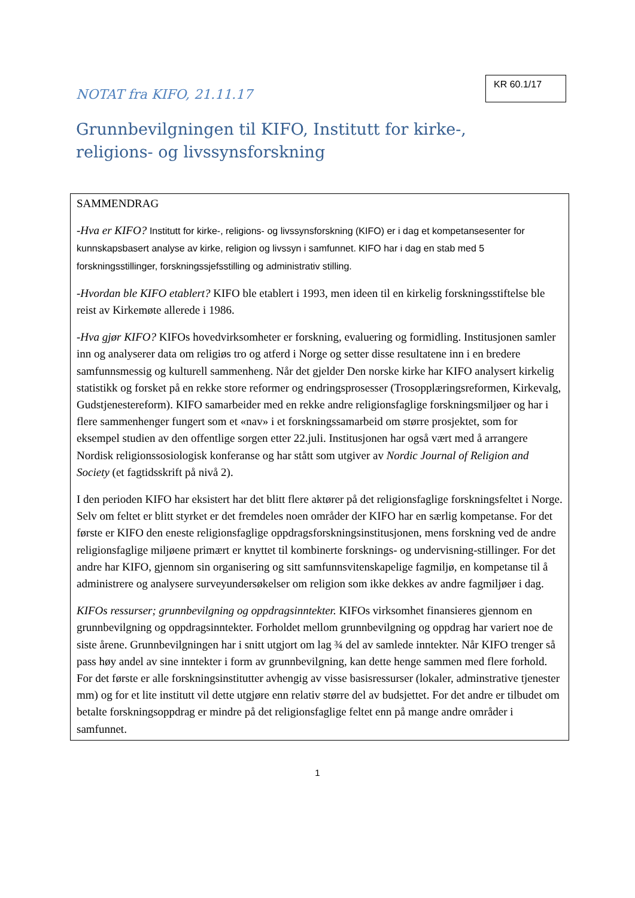NOTAT fra KIFO, 21.11.17
KR 60.1/17
Grunnbevilgningen til KIFO, Institutt for kirke-,
religions- og livssynsforskning
SAMMENDRAG
-Hva er KIFO? Institutt for kirke-, religions- og livssynsforskning (KIFO) er i dag et kompetansesenter for kunnskapsbasert analyse av kirke, religion og livssyn i samfunnet. KIFO har i dag en stab med 5 forskningsstillinger, forskningssjefsstilling og administrativ stilling.
-Hvordan ble KIFO etablert? KIFO ble etablert i 1993, men ideen til en kirkelig forskningsstiftelse ble reist av Kirkemøte allerede i 1986.
-Hva gjør KIFO? KIFOs hovedvirksomheter er forskning, evaluering og formidling. Institusjonen samler inn og analyserer data om religiøs tro og atferd i Norge og setter disse resultatene inn i en bredere samfunnsmessig og kulturell sammenheng. Når det gjelder Den norske kirke har KIFO analysert kirkelig statistikk og forsket på en rekke store reformer og endringsprosesser (Trosopplæringsreformen, Kirkevalg, Gudstjenestereform). KIFO samarbeider med en rekke andre religionsfaglige forskningsmiljøer og har i flere sammenhenger fungert som et «nav» i et forskningssamarbeid om større prosjektet, som for eksempel studien av den offentlige sorgen etter 22.juli. Institusjonen har også vært med å arrangere Nordisk religionssosiologisk konferanse og har stått som utgiver av Nordic Journal of Religion and Society (et fagtidsskrift på nivå 2).
I den perioden KIFO har eksistert har det blitt flere aktører på det religionsfaglige forskningsfeltet i Norge. Selv om feltet er blitt styrket er det fremdeles noen områder der KIFO har en særlig kompetanse. For det første er KIFO den eneste religionsfaglige oppdragsforskningsinstitusjonen, mens forskning ved de andre religionsfaglige miljøene primært er knyttet til kombinerte forsknings- og undervisning-stillinger. For det andre har KIFO, gjennom sin organisering og sitt samfunnsvitenskapelige fagmiljø, en kompetanse til å administrere og analysere surveyundersøkelser om religion som ikke dekkes av andre fagmiljøer i dag.
KIFOs ressurser; grunnbevilgning og oppdragsinntekter. KIFOs virksomhet finansieres gjennom en grunnbevilgning og oppdragsinntekter. Forholdet mellom grunnbevilgning og oppdrag har variert noe de siste årene. Grunnbevilgningen har i snitt utgjort om lag ¾ del av samlede inntekter. Når KIFO trenger så pass høy andel av sine inntekter i form av grunnbevilgning, kan dette henge sammen med flere forhold. For det første er alle forskningsinstitutter avhengig av visse basisressurser (lokaler, adminstrative tjenester mm) og for et lite institutt vil dette utgjøre enn relativ større del av budsjettet. For det andre er tilbudet om betalte forskningsoppdrag er mindre på det religionsfaglige feltet enn på mange andre områder i samfunnet.
1